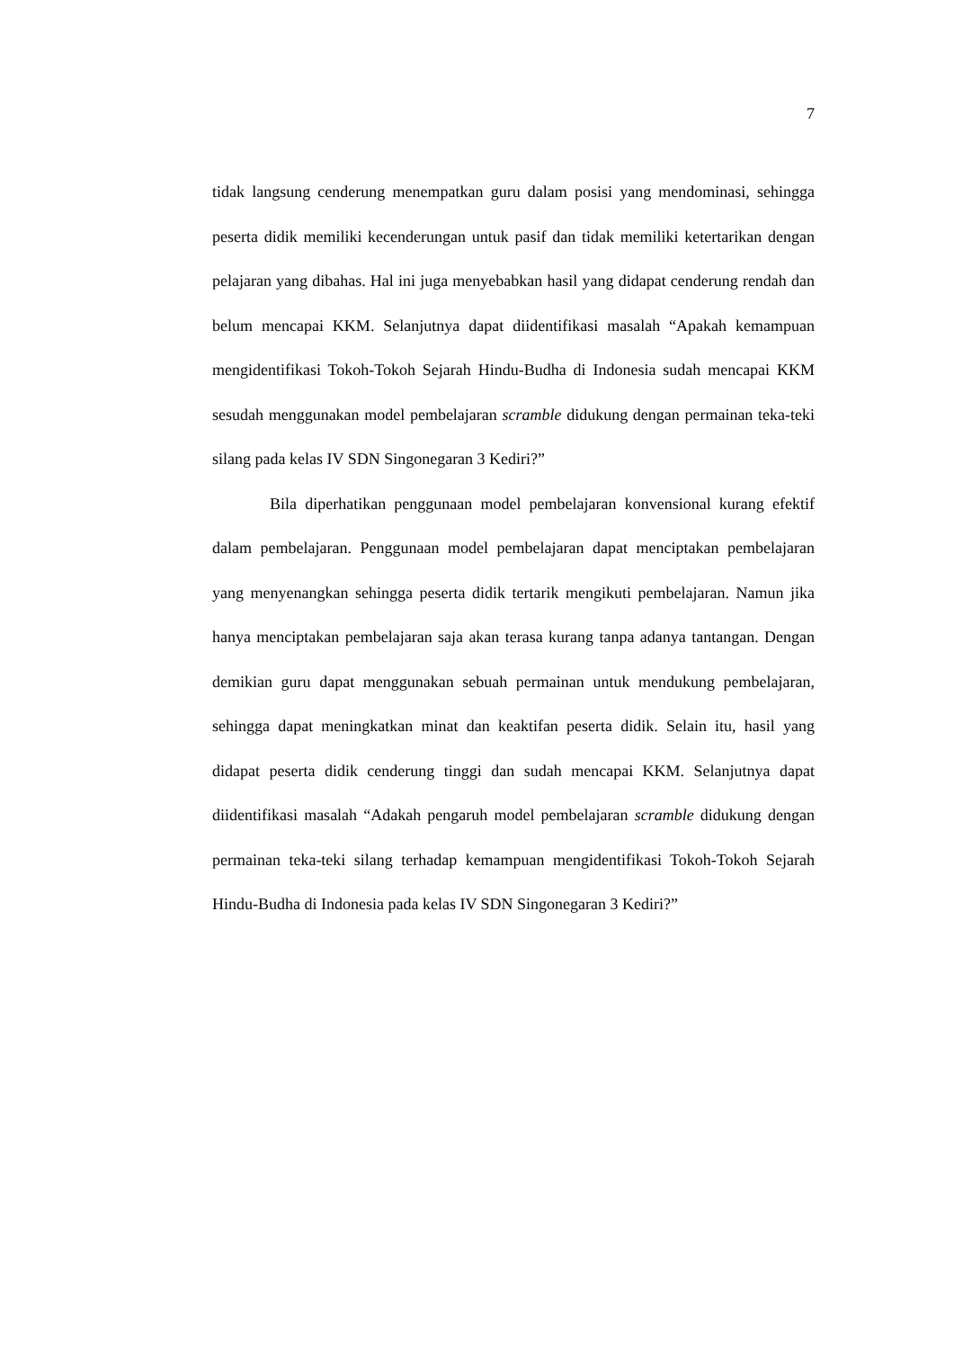7
tidak langsung cenderung menempatkan guru dalam posisi yang mendominasi, sehingga peserta didik memiliki kecenderungan untuk pasif dan tidak memiliki ketertarikan dengan pelajaran yang dibahas. Hal ini juga menyebabkan hasil yang didapat cenderung rendah dan belum mencapai KKM. Selanjutnya dapat diidentifikasi masalah “Apakah kemampuan mengidentifikasi Tokoh-Tokoh Sejarah Hindu-Budha di Indonesia sudah mencapai KKM sesudah menggunakan model pembelajaran scramble didukung dengan permainan teka-teki silang pada kelas IV SDN Singonegaran 3 Kediri?”
Bila diperhatikan penggunaan model pembelajaran konvensional kurang efektif dalam pembelajaran. Penggunaan model pembelajaran dapat menciptakan pembelajaran yang menyenangkan sehingga peserta didik tertarik mengikuti pembelajaran. Namun jika hanya menciptakan pembelajaran saja akan terasa kurang tanpa adanya tantangan. Dengan demikian guru dapat menggunakan sebuah permainan untuk mendukung pembelajaran, sehingga dapat meningkatkan minat dan keaktifan peserta didik. Selain itu, hasil yang didapat peserta didik cenderung tinggi dan sudah mencapai KKM. Selanjutnya dapat diidentifikasi masalah “Adakah pengaruh model pembelajaran scramble didukung dengan permainan teka-teki silang terhadap kemampuan mengidentifikasi Tokoh-Tokoh Sejarah Hindu-Budha di Indonesia pada kelas IV SDN Singonegaran 3 Kediri?”